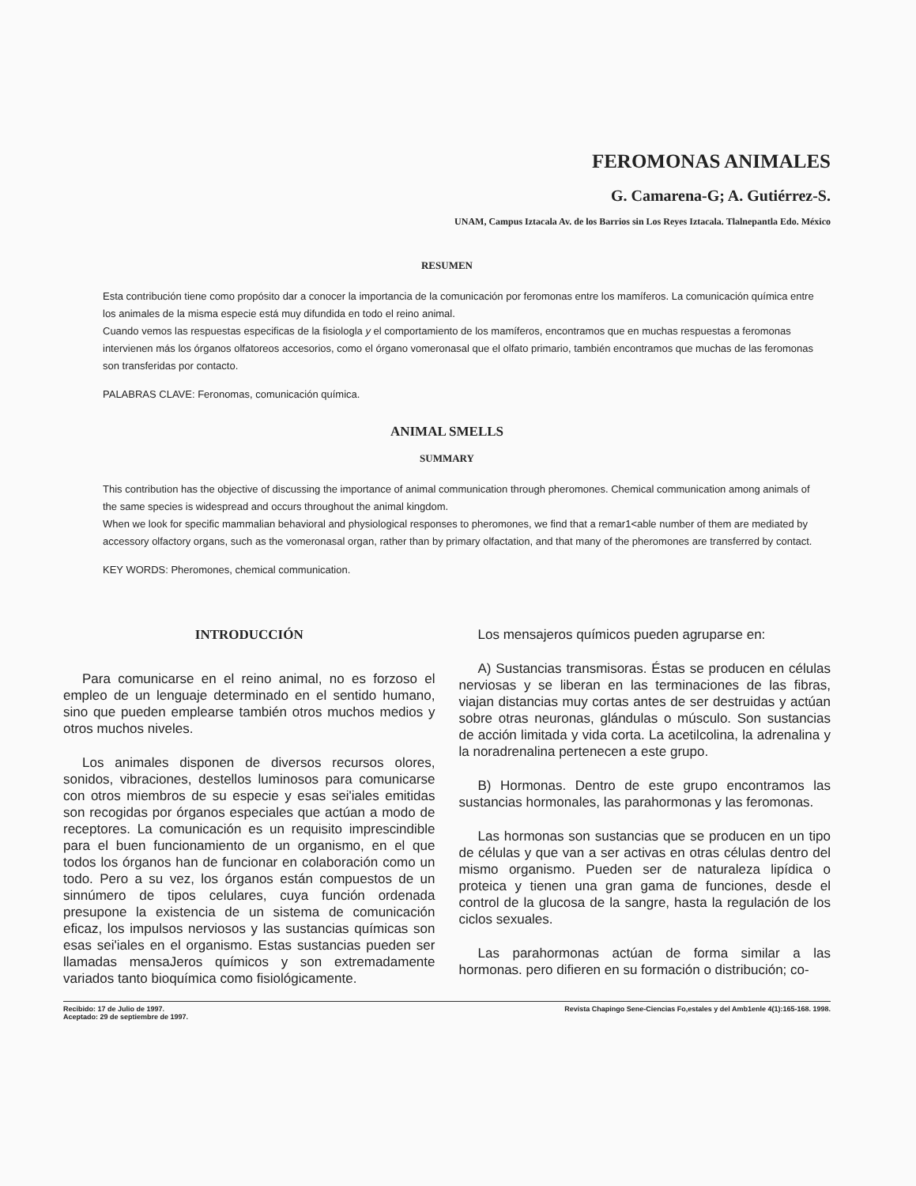FEROMONAS ANIMALES
G. Camarena-G; A. Gutiérrez-S.
UNAM, Campus Iztacala Av. de los Barrios sin Los Reyes Iztacala. Tlalnepantla Edo. México
RESUMEN
Esta contribución tiene como propósito dar a conocer la importancia de la comunicación por feromonas entre los mamíferos. La comunicación química entre los animales de la misma especie está muy difundida en todo el reino animal.
Cuando vemos las respuestas especificas de la fisiologla y el comportamiento de los mamíferos, encontramos que en muchas respuestas a feromonas intervienen más los órganos olfatoreos accesorios, como el órgano vomeronasal que el olfato primario, también encontramos que muchas de las feromonas son transferidas por contacto.
PALABRAS CLAVE: Feronomas, comunicación química.
ANIMAL SMELLS
SUMMARY
This contribution has the objective of discussing the importance of animal communication through pheromones. Chemical communication among animals of the same species is widespread and occurs throughout the animal kingdom.
When we look for specific mammalian behavioral and physiological responses to pheromones, we find that a remar1<able number of them are mediated by accessory olfactory organs, such as the vomeronasal organ, rather than by primary olfactation, and that many of the pheromones are transferred by contact.
KEY WORDS: Pheromones, chemical communication.
INTRODUCCIÓN
Para comunicarse en el reino animal, no es forzoso el empleo de un lenguaje determinado en el sentido humano, sino que pueden emplearse también otros muchos medios y otros muchos niveles.
Los animales disponen de diversos recursos olores, sonidos, vibraciones, destellos luminosos para comunicarse con otros miembros de su especie y esas sei'iales emitidas son recogidas por órganos especiales que actúan a modo de receptores. La comunicación es un requisito imprescindible para el buen funcionamiento de un organismo, en el que todos los órganos han de funcionar en colaboración como un todo. Pero a su vez, los órganos están compuestos de un sinnúmero de tipos celulares, cuya función ordenada presupone la existencia de un sistema de comunicación eficaz, los impulsos nerviosos y las sustancias químicas son esas sei'iales en el organismo. Estas sustancias pueden ser llamadas mensaJeros químicos y son extremadamente variados tanto bioquímica como fisiológicamente.
Los mensajeros químicos pueden agruparse en:
A) Sustancias transmisoras. Éstas se producen en células nerviosas y se liberan en las terminaciones de las fibras, viajan distancias muy cortas antes de ser destruidas y actúan sobre otras neuronas, glándulas o músculo. Son sustancias de acción limitada y vida corta. La acetilcolina, la adrenalina y la noradrenalina pertenecen a este grupo.
B) Hormonas. Dentro de este grupo encontramos las sustancias hormonales, las parahormonas y las feromonas.
Las hormonas son sustancias que se producen en un tipo de células y que van a ser activas en otras células dentro del mismo organismo. Pueden ser de naturaleza lipídica o proteica y tienen una gran gama de funciones, desde el control de la glucosa de la sangre, hasta la regulación de los ciclos sexuales.
Las parahormonas actúan de forma similar a las hormonas. pero difieren en su formación o distribución; co-
Recibido: 17 de Julio de 1997.
Aceptado: 29 de septiembre de 1997.
Revista Chapingo Sene-Ciencias Fo,estales y del Amb1enle 4(1):165-168. 1998.